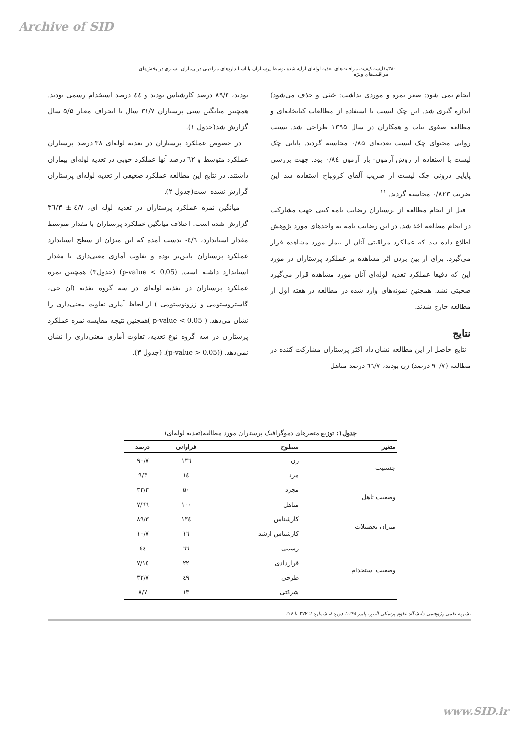Archive of SID
۳۸۰ مقایسه کیفیت مراقبت‌های تغذیه لوله‌ای ارایه شده توسط پرستاران با استانداردهای مراقبتی در بیماران بستری در بخش‌های مراقبت‌های ویژه
انجام نمی شود: صفر نمره و موردی نداشت: خنثی و حذف می‌شود) اندازه گیری شد. این چک لیست با استفاده از مطالعات کتابخانه‌ای و مطالعه صفوی بیات و همکاران در سال ۱۳۹۵ طراحی شد. نسبت روایی محتوای چک لیست تغذیه‌ای ۰/۸۵ محاسبه گردید. پایایی چک لیست با استفاده از روش آزمون- باز آزمون ۰/۸٤ بود. جهت بررسی پایایی درونی چک لیست از ضریب آلفای کرونباخ استفاده شد این ضریب ۰/۸۲۳ محاسبه گردید. <sup>۱۱</sup>
قبل از انجام مطالعه از پرستاران رضایت نامه کتبی جهت مشارکت در انجام مطالعه اخذ شد. در این رضایت نامه به واحدهای مورد پژوهش اطلاع داده شد که عملکرد مراقبتی آنان از بیمار مورد مشاهده قرار می‌گیرد. برای از بین بردن اثر مشاهده بر عملکرد پرستاران در مورد این که دقیقا عملکرد تغذیه لوله‌ای آنان مورد مشاهده قرار می‌گیرد صحبتی نشد. همچنین نمونه‌های وارد شده در مطالعه در هفته اول از مطالعه خارج شدند.
نتایج
نتایج حاصل از این مطالعه نشان داد اکثر پرستاران مشارکت کننده در مطالعه (۹۰/۷ درصد) زن بودند، ٦٦/۷ درصد متاهل
بودند، ۸۹/۳ درصد کارشناس بودند و ٤٤ درصد استخدام رسمی بودند. همچنین میانگین سنی پرستاران ۳۱/۷ سال با انحراف معیار ۵/۵ سال گزارش شد(جدول ۱).
در خصوص عملکرد پرستاران در تغذیه لوله‌ای ۳۸ درصد پرستاران عملکرد متوسط و ٦۲ درصد آنها عملکرد خوبی در تغذیه لوله‌ای بیماران داشتند. در نتایج این مطالعه عملکرد ضعیفی از تغذیه لوله‌ای پرستاران گزارش نشده است(جدول ۲).
میانگین نمره عملکرد پرستاران در تغذیه لوله ای، ٤/۷ ± ۳٦/۳ گزارش شده است. اختلاف میانگین عملکرد پرستاران با مقدار متوسط مقدار استاندارد، ٤/٦- بدست آمده که این میزان از سطح استاندارد عملکرد پرستاران پایین‌تر بوده و تفاوت آماری معنی‌داری با مقدار استاندارد داشته است. (p-value < 0.05) (جدول۳) همچنین نمره عملکرد پرستاران در تغذیه لوله‌ای در سه گروه تغذیه (ان جی، گاستروستومی و ژژونوستومی ) از لحاظ آماری تفاوت معنی‌داری را نشان می‌دهد. ( p-value < 0.05 )همچنین نتیجه مقایسه نمره عملکرد پرستاران در سه گروه نوع تغذیه، تفاوت آماری معنی‌داری را نشان نمی‌دهد. ((p-value > 0.05). (جدول ۳).
جدول۱: توزیع متغیرهای دموگرافیک پرستاران مورد مطالعه(تغذیه لوله‌ای)
| متغیر | سطوح | فراوانی | درصد |
| --- | --- | --- | --- |
| جنسیت | زن | ۱۳٦ | ۹۰/۷ |
| | مرد | ١٤ | ۹/۳ |
| وضعیت تاهل | مجرد | ۵۰ | ۳۳/۳ |
| | متاهل | ۱۰۰ | ٦٦/۷ |
| میزان تحصیلات | کارشناس | ۱۳٤ | ۸۹/۳ |
| | کارشناس ارشد | ١٦ | ۱۰/۷ |
| وضعیت استخدام | رسمی | ٦٦ | ٤٤ |
| | قراردادی | ۲۲ | ١٤/۷ |
| | طرحی | ٤۹ | ۳۲/۷ |
| | شرکتی | ۱۳ | ۸/۷ |
نشریه علمی پژوهشی دانشگاه علوم پزشکی البرز، پاییز ۱۳۹۸؛ دوره ۸، شماره ۴؛ ۳۷۷ تا ۳۸۶
www.SID.ir